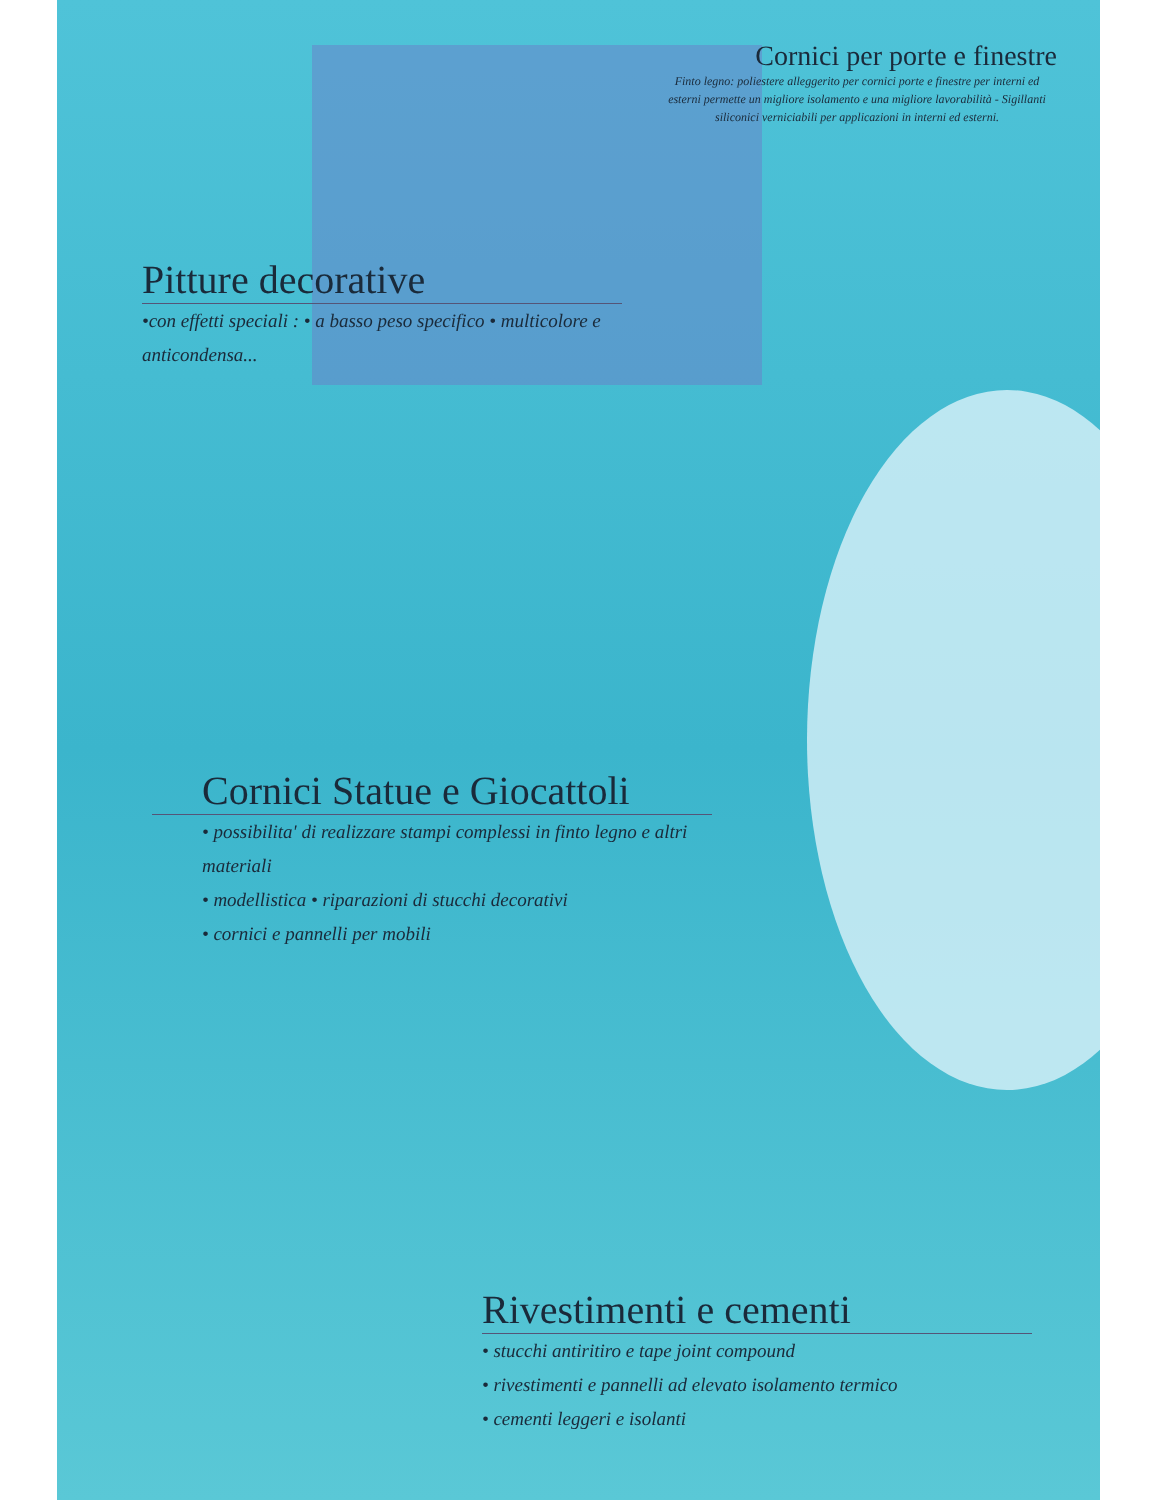Cornici per porte e finestre
Finto legno: poliestere alleggerito per cornici porte e finestre per interni ed esterni permette un migliore isolamento e una migliore lavorabilità - Sigillanti siliconici verniciabili per applicazioni in interni ed esterni.
Pitture decorative
•con effetti speciali : • a basso peso specifico • multicolore e anticondensa...
Cornici Statue e Giocattoli
• possibilita' di realizzare stampi complessi in finto legno e altri materiali
• modellistica • riparazioni di stucchi decorativi
• cornici e pannelli per mobili
Rivestimenti e cementi
• stucchi antiritiro e tape joint compound
• rivestimenti e pannelli ad elevato isolamento termico
• cementi leggeri e isolanti